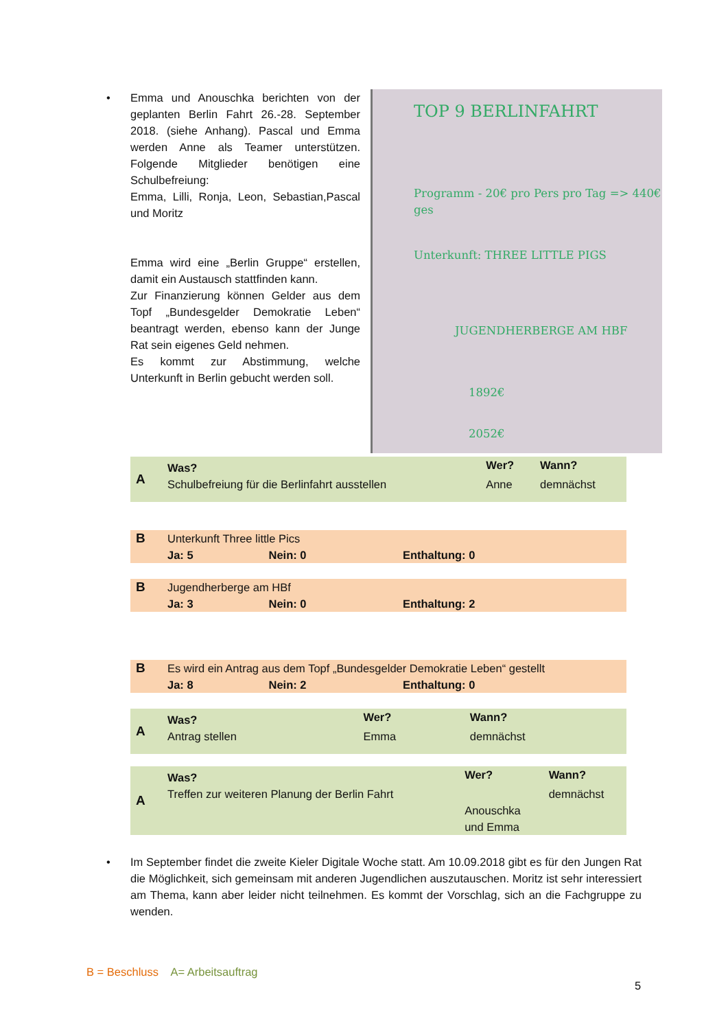• Emma und Anouschka berichten von der geplanten Berlin Fahrt 26.-28. September 2018. (siehe Anhang). Pascal und Emma werden Anne als Teamer unterstützen. Folgende Mitglieder benötigen eine Schulbefreiung:
Emma, Lilli, Ronja, Leon, Sebastian,Pascal und Moritz
Emma wird eine „Berlin Gruppe“ erstellen, damit ein Austausch stattfinden kann.
Zur Finanzierung können Gelder aus dem Topf „Bundesgelder Demokratie Leben“ beantragt werden, ebenso kann der Junge Rat sein eigenes Geld nehmen.
Es kommt zur Abstimmung, welche Unterkunft in Berlin gebucht werden soll.
TOP 9 BERLINFAHRT
Programm - 20€ pro Pers pro Tag => 440€ ges
Unterkunft: THREE LITTLE PIGS
JUGENDHERBERGE AM HBF
1892€
2052€
| A | Was? | Wer? | Wann? |
| | Schulbefreiung für die Berlinfahrt ausstellen | Anne | demnächst |
| B | Unterkunft Three little Pics | | |
| | Ja: 5 | Nein: 0 | Enthaltung: 0 |
| B | Jugendherberge am HBf | | |
| | Ja: 3 | Nein: 0 | Enthaltung: 2 |
| B | Es wird ein Antrag aus dem Topf „Bundesgelder Demokratie Leben“ gestellt | | |
| | Ja: 8 | Nein: 2 | Enthaltung: 0 |
| A | Was? | Wer? | Wann? |
| | Antrag stellen | Emma | demnächst |
| A | Was? | Wer? | Wann? |
| | Treffen zur weiteren Planung der Berlin Fahrt | Anouschka und Emma | demnächst |
• Im September findet die zweite Kieler Digitale Woche statt. Am 10.09.2018 gibt es für den Jungen Rat die Möglichkeit, sich gemeinsam mit anderen Jugendlichen auszutauschen. Moritz ist sehr interessiert am Thema, kann aber leider nicht teilnehmen. Es kommt der Vorschlag, sich an die Fachgruppe zu wenden.
B = Beschluss A= Arbeitsauftrag
5